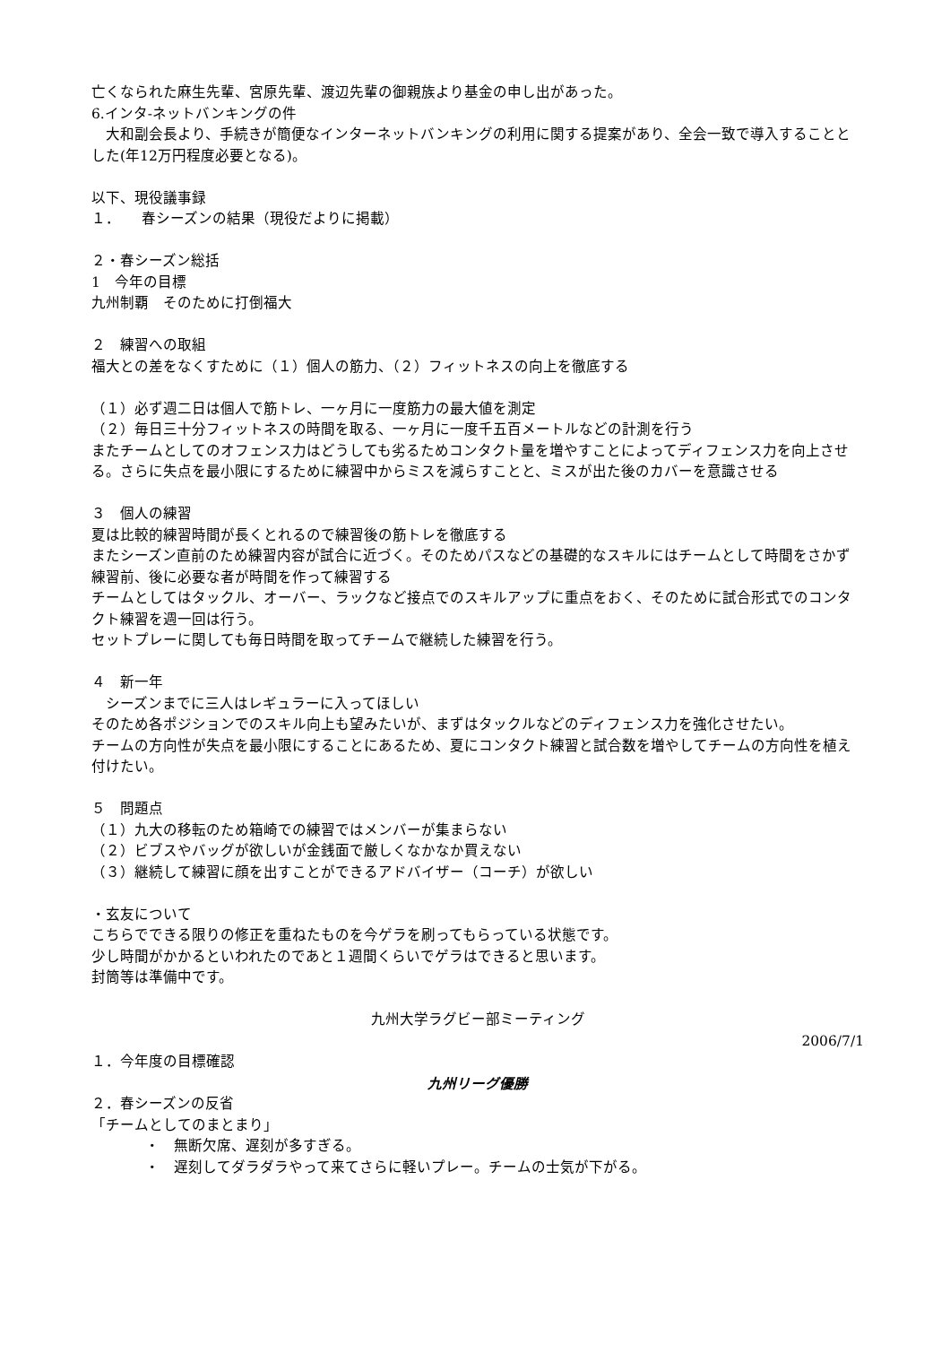亡くなられた麻生先輩、宮原先輩、渡辺先輩の御親族より基金の申し出があった。
6.インタ-ネットバンキングの件
　大和副会長より、手続きが簡便なインターネットバンキングの利用に関する提案があり、全会一致で導入することとした(年12万円程度必要となる)。
以下、現役議事録
１．　　春シーズンの結果（現役だよりに掲載）
２・春シーズン総括
1　今年の目標
九州制覇　そのために打倒福大
２　練習への取組
福大との差をなくすために（１）個人の筋力、（２）フィットネスの向上を徹底する
（１）必ず週二日は個人で筋トレ、一ヶ月に一度筋力の最大値を測定
（２）毎日三十分フィットネスの時間を取る、一ヶ月に一度千五百メートルなどの計測を行う
またチームとしてのオフェンス力はどうしても劣るためコンタクト量を増やすことによってディフェンス力を向上させる。さらに失点を最小限にするために練習中からミスを減らすことと、ミスが出た後のカバーを意識させる
３　個人の練習
夏は比較的練習時間が長くとれるので練習後の筋トレを徹底する
またシーズン直前のため練習内容が試合に近づく。そのためパスなどの基礎的なスキルにはチームとして時間をさかず練習前、後に必要な者が時間を作って練習する
チームとしてはタックル、オーバー、ラックなど接点でのスキルアップに重点をおく、そのために試合形式でのコンタクト練習を週一回は行う。
セットプレーに関しても毎日時間を取ってチームで継続した練習を行う。
４　新一年
　シーズンまでに三人はレギュラーに入ってほしい
そのため各ポジションでのスキル向上も望みたいが、まずはタックルなどのディフェンス力を強化させたい。
チームの方向性が失点を最小限にすることにあるため、夏にコンタクト練習と試合数を増やしてチームの方向性を植え付けたい。
５　問題点
（１）九大の移転のため箱崎での練習ではメンバーが集まらない
（２）ビブスやバッグが欲しいが金銭面で厳しくなかなか買えない
（３）継続して練習に顔を出すことができるアドバイザー（コーチ）が欲しい
・玄友について
こちらでできる限りの修正を重ねたものを今ゲラを刷ってもらっている状態です。
少し時間がかかるといわれたのであと１週間くらいでゲラはできると思います。
封筒等は準備中です。
九州大学ラグビー部ミーティング
2006/7/1
１．今年度の目標確認
九州リーグ優勝
２．春シーズンの反省
「チームとしてのまとまり」
・　無断欠席、遅刻が多すぎる。
・　遅刻してダラダラやって来てさらに軽いプレー。チームの士気が下がる。